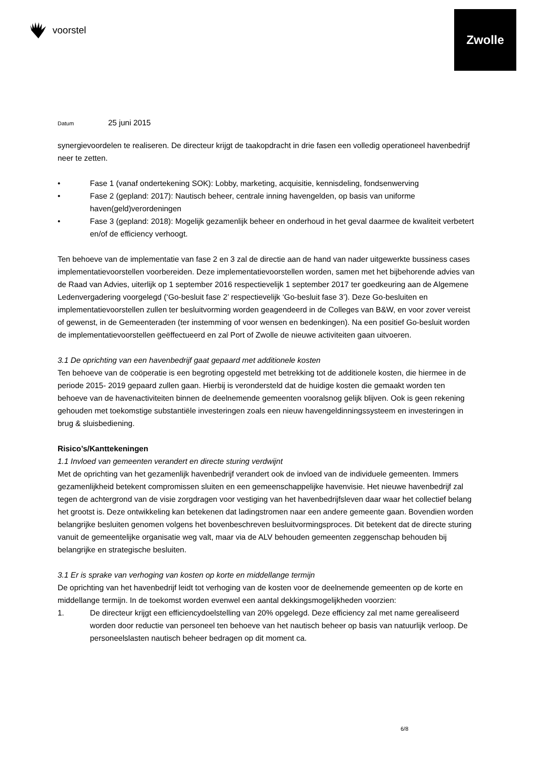voorstel
Zwolle
Datum 25 juni 2015
synergievoordelen te realiseren. De directeur krijgt de taakopdracht in drie fasen een volledig operationeel havenbedrijf neer te zetten.
• Fase 1 (vanaf ondertekening SOK): Lobby, marketing, acquisitie, kennisdeling, fondsenwerving
• Fase 2 (gepland: 2017): Nautisch beheer, centrale inning havengelden, op basis van uniforme haven(geld)verordeningen
• Fase 3 (gepland: 2018): Mogelijk gezamenlijk beheer en onderhoud in het geval daarmee de kwaliteit verbetert en/of de efficiency verhoogt.
Ten behoeve van de implementatie van fase 2 en 3 zal de directie aan de hand van nader uitgewerkte bussiness cases implementatievoorstellen voorbereiden. Deze implementatievoorstellen worden, samen met het bijbehorende advies van de Raad van Advies, uiterlijk op 1 september 2016 respectievelijk 1 september 2017 ter goedkeuring aan de Algemene Ledenvergadering voorgelegd (‘Go-besluit fase 2’ respectievelijk ‘Go-besluit fase 3’). Deze Go-besluiten en implementatievoorstellen zullen ter besluitvorming worden geagendeerd in de Colleges van B&W, en voor zover vereist of gewenst, in de Gemeenteraden (ter instemming of voor wensen en bedenkingen). Na een positief Go-besluit worden de implementatievoorstellen geëffectueerd en zal Port of Zwolle de nieuwe activiteiten gaan uitvoeren.
3.1 De oprichting van een havenbedrijf gaat gepaard met additionele kosten
Ten behoeve van de coöperatie is een begroting opgesteld met betrekking tot de additionele kosten, die hiermee in de periode 2015- 2019 gepaard zullen gaan. Hierbij is verondersteld dat de huidige kosten die gemaakt worden ten behoeve van de havenactiviteiten binnen de deelnemende gemeenten vooralsnog gelijk blijven. Ook is geen rekening gehouden met toekomstige substantiële investeringen zoals een nieuw havengeldinningssysteem en investeringen in brug & sluisbediening.
Risico’s/Kanttekeningen
1.1 Invloed van gemeenten verandert en directe sturing verdwijnt
Met de oprichting van het gezamenlijk havenbedrijf verandert ook de invloed van de individuele gemeenten. Immers gezamenlijkheid betekent compromissen sluiten en een gemeenschappelijke havenvisie. Het nieuwe havenbedrijf zal tegen de achtergrond van de visie zorgdragen voor vestiging van het havenbedrijfsleven daar waar het collectief belang het grootst is. Deze ontwikkeling kan betekenen dat ladingstromen naar een andere gemeente gaan. Bovendien worden belangrijke besluiten genomen volgens het bovenbeschreven besluitvormingsproces. Dit betekent dat de directe sturing vanuit de gemeentelijke organisatie weg valt, maar via de ALV behouden gemeenten zeggenschap behouden bij belangrijke en strategische besluiten.
3.1 Er is sprake van verhoging van kosten op korte en middellange termijn
De oprichting van het havenbedrijf leidt tot verhoging van de kosten voor de deelnemende gemeenten op de korte en middellange termijn. In de toekomst worden evenwel een aantal dekkingsmogelijkheden voorzien:
1. De directeur krijgt een efficiencydoelstelling van 20% opgelegd. Deze efficiency zal met name gerealiseerd worden door reductie van personeel ten behoeve van het nautisch beheer op basis van natuurlijk verloop. De personeelslasten nautisch beheer bedragen op dit moment ca.
6/8